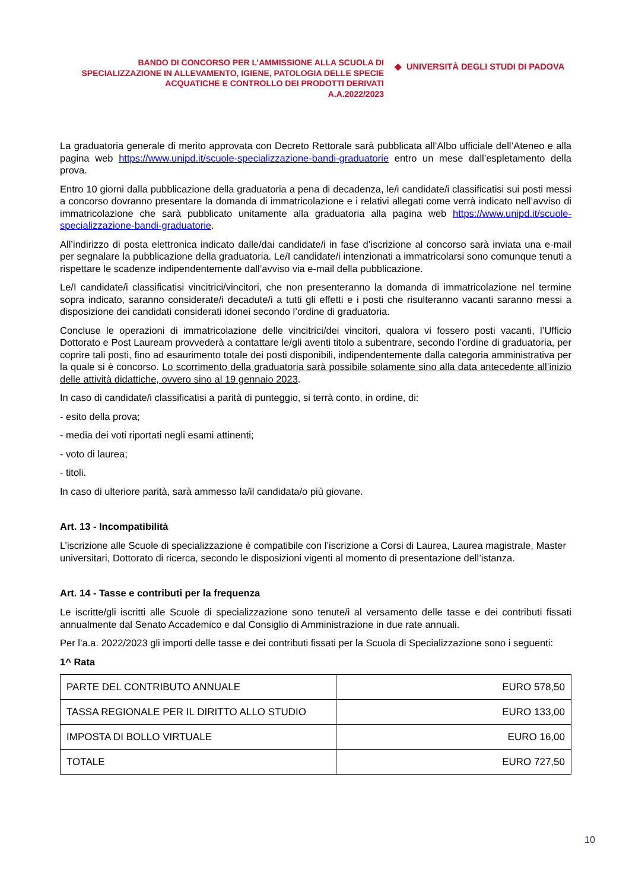BANDO DI CONCORSO PER L’AMMISSIONE ALLA SCUOLA DI SPECIALIZZAZIONE IN ALLEVAMENTO, IGIENE, PATOLOGIA DELLE SPECIE ACQUATICHE E CONTROLLO DEI PRODOTTI DERIVATI
A.A.2022/2023
◆ UNIVERSITÀ DEGLI STUDI DI PADOVA
La graduatoria generale di merito approvata con Decreto Rettorale sarà pubblicata all’Albo ufficiale dell’Ateneo e alla pagina web https://www.unipd.it/scuole-specializzazione-bandi-graduatorie entro un mese dall’espletamento della prova.
Entro 10 giorni dalla pubblicazione della graduatoria a pena di decadenza, le/i candidate/i classificatisi sui posti messi a concorso dovranno presentare la domanda di immatricolazione e i relativi allegati come verrà indicato nell’avviso di immatricolazione che sarà pubblicato unitamente alla graduatoria alla pagina web https://www.unipd.it/scuole-specializzazione-bandi-graduatorie.
All’indirizzo di posta elettronica indicato dalle/dai candidate/i in fase d’iscrizione al concorso sarà inviata una e-mail per segnalare la pubblicazione della graduatoria. Le/I candidate/i intenzionati a immatricolarsi sono comunque tenuti a rispettare le scadenze indipendentemente dall’avviso via e-mail della pubblicazione.
Le/I candidate/i classificatisi vincitrici/vincitori, che non presenteranno la domanda di immatricolazione nel termine sopra indicato, saranno considerate/i decadute/i a tutti gli effetti e i posti che risulteranno vacanti saranno messi a disposizione dei candidati considerati idonei secondo l’ordine di graduatoria.
Concluse le operazioni di immatricolazione delle vincitrici/dei vincitori, qualora vi fossero posti vacanti, l’Ufficio Dottorato e Post Lauream provvederà a contattare le/gli aventi titolo a subentrare, secondo l’ordine di graduatoria, per coprire tali posti, fino ad esaurimento totale dei posti disponibili, indipendentemente dalla categoria amministrativa per la quale si è concorso. Lo scorrimento della graduatoria sarà possibile solamente sino alla data antecedente all’inizio delle attività didattiche, ovvero sino al 19 gennaio 2023.
In caso di candidate/i classificatisi a parità di punteggio, si terrà conto, in ordine, di:
- esito della prova;
- media dei voti riportati negli esami attinenti;
- voto di laurea;
- titoli.
In caso di ulteriore parità, sarà ammesso la/il candidata/o più giovane.
Art. 13 - Incompatibilità
L’iscrizione alle Scuole di specializzazione è compatibile con l’iscrizione a Corsi di Laurea, Laurea magistrale, Master universitari, Dottorato di ricerca, secondo le disposizioni vigenti al momento di presentazione dell’istanza.
Art. 14 - Tasse e contributi per la frequenza
Le iscritte/gli iscritti alle Scuole di specializzazione sono tenute/i al versamento delle tasse e dei contributi fissati annualmente dal Senato Accademico e dal Consiglio di Amministrazione in due rate annuali.
Per l’a.a. 2022/2023 gli importi delle tasse e dei contributi fissati per la Scuola di Specializzazione sono i seguenti:
1^ Rata
| PARTE DEL CONTRIBUTO ANNUALE | EURO 578,50 |
| TASSA REGIONALE PER IL DIRITTO ALLO STUDIO | EURO 133,00 |
| IMPOSTA DI BOLLO VIRTUALE | EURO 16,00 |
| TOTALE | EURO 727,50 |
10